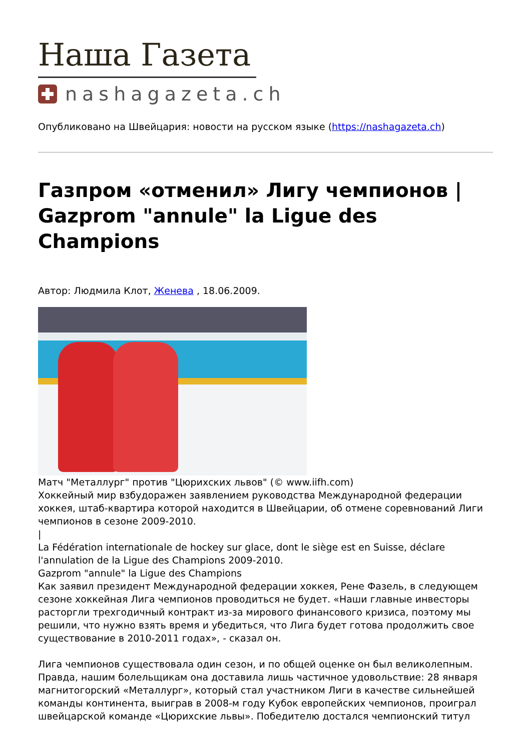Наша Газета
nashagazeta.ch
Опубликовано на Швейцария: новости на русском языке (https://nashagazeta.ch)
Газпром «отменил» Лигу чемпионов | Gazprom "annule" la Ligue des Champions
Автор: Людмила Клот, Женева , 18.06.2009.
Матч "Металлург" против "Цюрихских львов" (© www.iifh.com)
Хоккейный мир взбудоражен заявлением руководства Международной федерации хоккея, штаб-квартира которой находится в Швейцарии, об отмене соревнований Лиги чемпионов в сезоне 2009-2010.
|
La Fédération internationale de hockey sur glace, dont le siège est en Suisse, déclare l'annulation de la Ligue des Champions 2009-2010.
Gazprom "annule" la Ligue des Champions
Как заявил президент Международной федерации хоккея, Рене Фазель, в следующем сезоне хоккейная Лига чемпионов проводиться не будет. «Наши главные инвесторы расторгли трехгодичный контракт из-за мирового финансового кризиса, поэтому мы решили, что нужно взять время и убедиться, что Лига будет готова продолжить свое существование в 2010-2011 годах», - сказал он.
Лига чемпионов существовала один сезон, и по общей оценке он был великолепным. Правда, нашим болельщикам она доставила лишь частичное удовольствие: 28 января магнитогорский «Металлург», который стал участником Лиги в качестве сильнейшей команды континента, выиграв в 2008-м году Кубок европейских чемпионов, проиграл швейцарской команде «Цюрихские львы». Победителю достался чемпионский титул